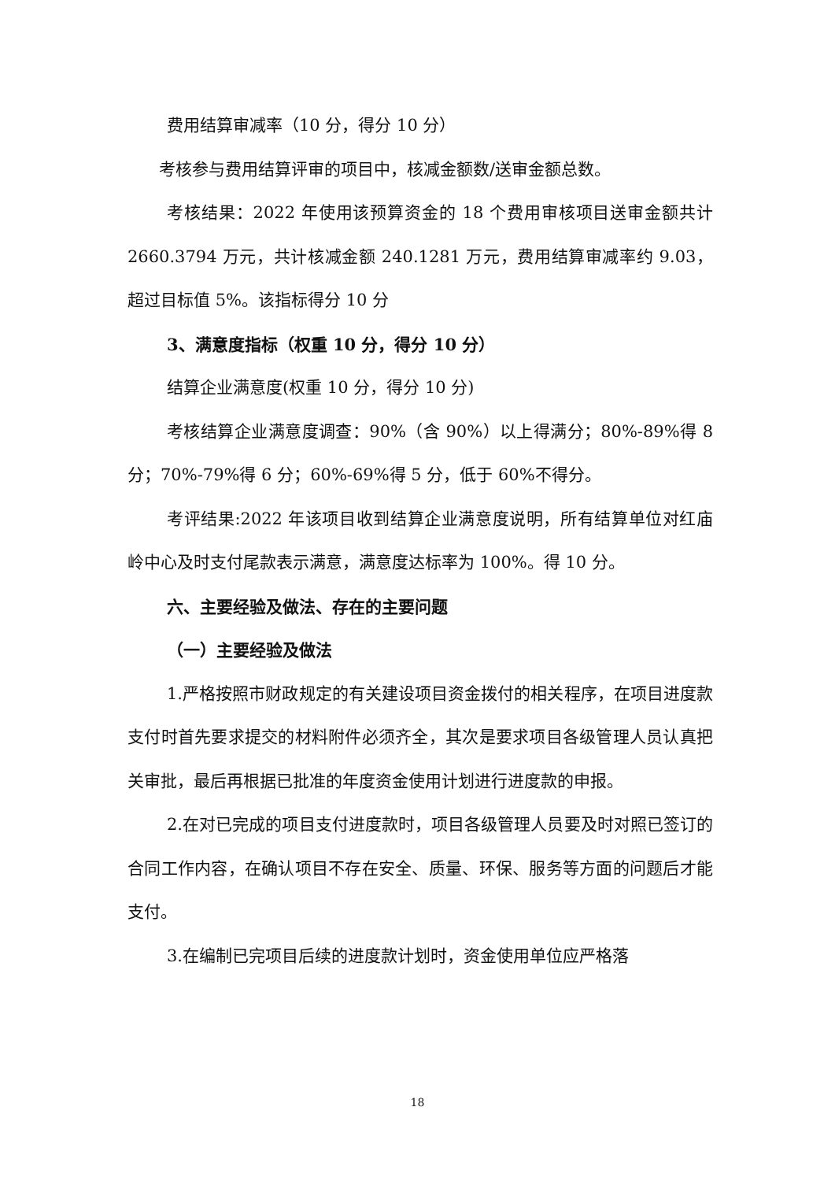费用结算审减率（10 分，得分 10 分）
考核参与费用结算评审的项目中，核减金额数/送审金额总数。
考核结果：2022 年使用该预算资金的 18 个费用审核项目送审金额共计 2660.3794 万元，共计核减金额 240.1281 万元，费用结算审减率约 9.03，超过目标值 5%。该指标得分 10 分
3、满意度指标（权重 10 分，得分 10 分）
结算企业满意度(权重 10 分，得分 10 分)
考核结算企业满意度调查：90%（含 90%）以上得满分；80%-89%得 8 分；70%-79%得 6 分；60%-69%得 5 分，低于 60%不得分。
考评结果:2022 年该项目收到结算企业满意度说明，所有结算单位对红庙岭中心及时支付尾款表示满意，满意度达标率为 100%。得 10 分。
六、主要经验及做法、存在的主要问题
（一）主要经验及做法
1.严格按照市财政规定的有关建设项目资金拨付的相关程序，在项目进度款支付时首先要求提交的材料附件必须齐全，其次是要求项目各级管理人员认真把关审批，最后再根据已批准的年度资金使用计划进行进度款的申报。
2.在对已完成的项目支付进度款时，项目各级管理人员要及时对照已签订的合同工作内容，在确认项目不存在安全、质量、环保、服务等方面的问题后才能支付。
3.在编制已完项目后续的进度款计划时，资金使用单位应严格落
18